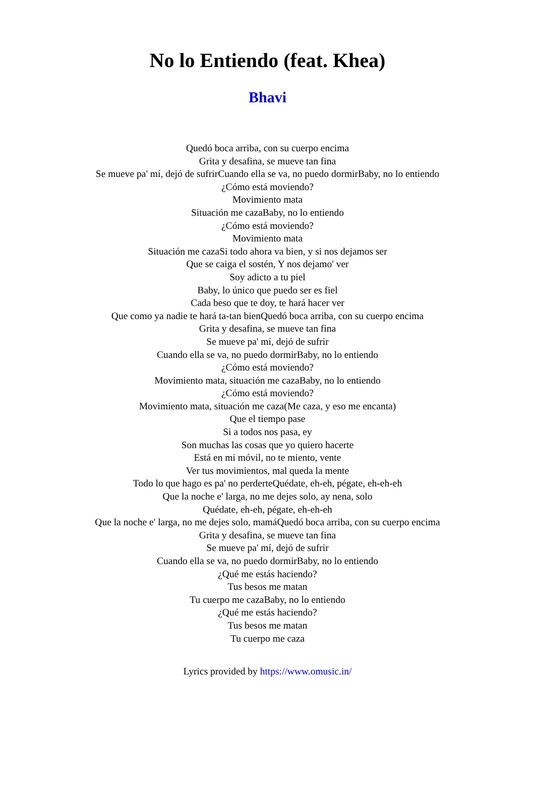No lo Entiendo (feat. Khea)
Bhavi
Quedó boca arriba, con su cuerpo encima
Grita y desafina, se mueve tan fina
Se mueve pa' mí, dejó de sufrirCuando ella se va, no puedo dormirBaby, no lo entiendo
¿Cómo está moviendo?
Movimiento mata
Situación me cazaBaby, no lo entiendo
¿Cómo está moviendo?
Movimiento mata
Situación me cazaSi todo ahora va bien, y si nos dejamos ser
Que se caiga el sostén, Y nos dejamo' ver
Soy adicto a tu piel
Baby, lo único que puedo ser es fiel
Cada beso que te doy, te hará hacer ver
Que como ya nadie te hará ta-tan bienQuedó boca arriba, con su cuerpo encima
Grita y desafina, se mueve tan fina
Se mueve pa' mí, dejó de sufrir
Cuando ella se va, no puedo dormirBaby, no lo entiendo
¿Cómo está moviendo?
Movimiento mata, situación me cazaBaby, no lo entiendo
¿Cómo está moviendo?
Movimiento mata, situación me caza(Me caza, y eso me encanta)
Que el tiempo pase
Si a todos nos pasa, ey
Son muchas las cosas que yo quiero hacerte
Está en mi móvil, no te miento, vente
Ver tus movimientos, mal queda la mente
Todo lo que hago es pa' no perderteQuédate, eh-eh, pégate, eh-eh-eh
Que la noche e' larga, no me dejes solo, ay nena, solo
Quédate, eh-eh, pégate, eh-eh-eh
Que la noche e' larga, no me dejes solo, mamáQuedó boca arriba, con su cuerpo encima
Grita y desafina, se mueve tan fina
Se mueve pa' mí, dejó de sufrir
Cuando ella se va, no puedo dormirBaby, no lo entiendo
¿Qué me estás haciendo?
Tus besos me matan
Tu cuerpo me cazaBaby, no lo entiendo
¿Qué me estás haciendo?
Tus besos me matan
Tu cuerpo me caza
Lyrics provided by https://www.omusic.in/